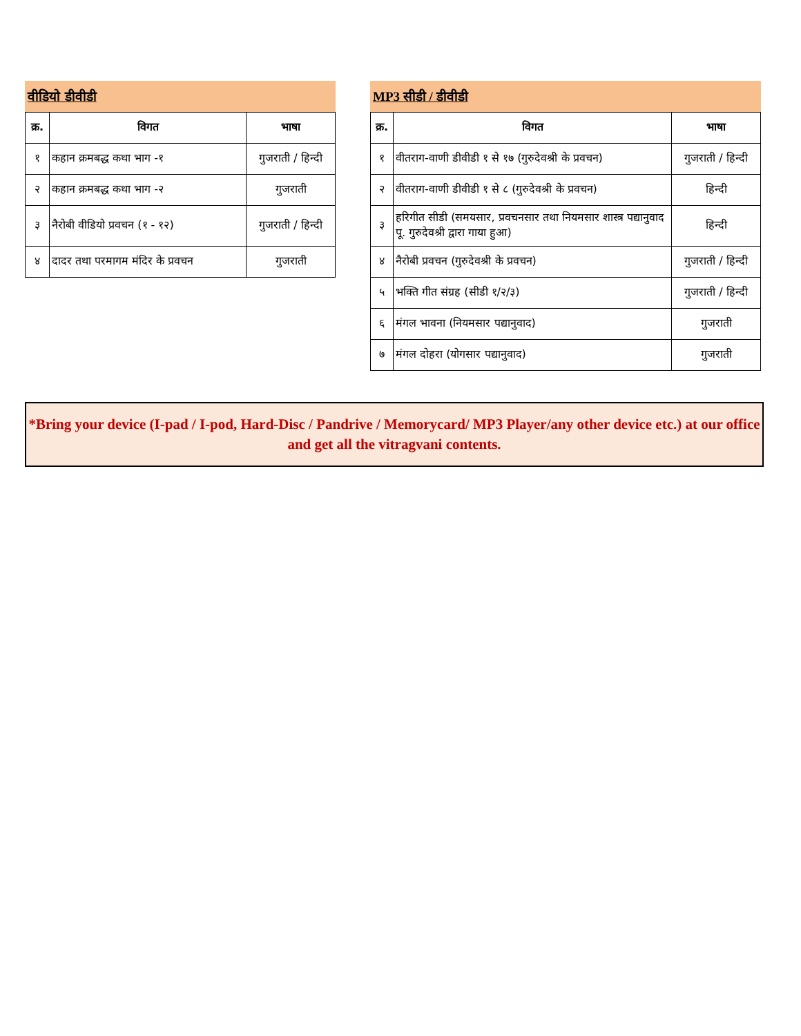वीडियो डीवीडी
| क्र. | विगत | भाषा |
| --- | --- | --- |
| १ | कहान क्रमबद्ध कथा भाग -१ | गुजराती / हिन्दी |
| २ | कहान क्रमबद्ध कथा भाग -२ | गुजराती |
| ३ | नैरोबी वीडियो प्रवचन (१ - १२) | गुजराती / हिन्दी |
| ४ | दादर तथा परमागम मंदिर के प्रवचन | गुजराती |
MP3 सीडी / डीवीडी
| क्र. | विगत | भाषा |
| --- | --- | --- |
| १ | वीतराग-वाणी डीवीडी १ से १७ (गुरुदेवश्री के प्रवचन) | गुजराती / हिन्दी |
| २ | वीतराग-वाणी डीवीडी १ से ८ (गुरुदेवश्री के प्रवचन) | हिन्दी |
| ३ | हरिगीत सीडी (समयसार, प्रवचनसार तथा नियमसार शास्त्र पद्यानुवाद पू. गुरुदेवश्री द्वारा गाया हुआ) | हिन्दी |
| ४ | नैरोबी प्रवचन (गुरुदेवश्री के प्रवचन) | गुजराती / हिन्दी |
| ५ | भक्ति गीत संग्रह (सीडी १/२/३) | गुजराती / हिन्दी |
| ६ | मंगल भावना (नियमसार पद्यानुवाद) | गुजराती |
| ७ | मंगल दोहरा (योगसार पद्यानुवाद) | गुजराती |
*Bring your device (I-pad / I-pod, Hard-Disc / Pandrive / Memorycard/ MP3 Player/any other device etc.) at our office and get all the vitragvani contents.